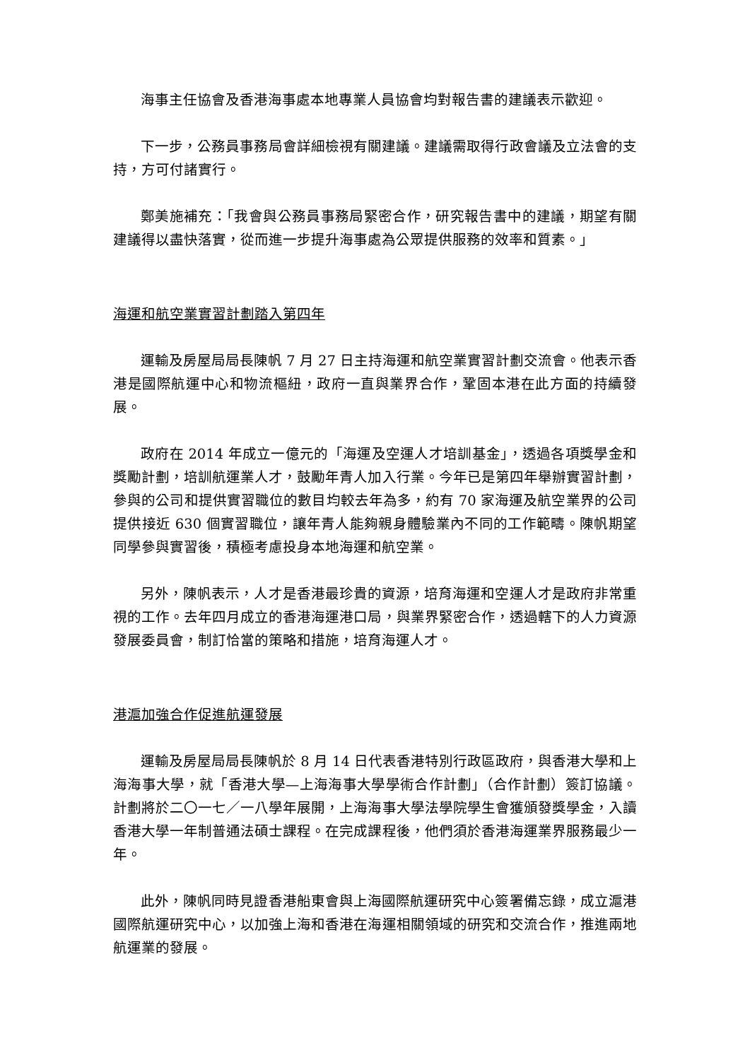海事主任協會及香港海事處本地專業人員協會均對報告書的建議表示歡迎。
下一步，公務員事務局會詳細檢視有關建議。建議需取得行政會議及立法會的支持，方可付諸實行。
鄭美施補充：「我會與公務員事務局緊密合作，研究報告書中的建議，期望有關建議得以盡快落實，從而進一步提升海事處為公眾提供服務的效率和質素。」
海運和航空業實習計劃踏入第四年
運輸及房屋局局長陳帆 7 月 27 日主持海運和航空業實習計劃交流會。他表示香港是國際航運中心和物流樞紐，政府一直與業界合作，鞏固本港在此方面的持續發展。
政府在 2014 年成立一億元的「海運及空運人才培訓基金」，透過各項獎學金和獎勵計劃，培訓航運業人才，鼓勵年青人加入行業。今年已是第四年舉辦實習計劃，參與的公司和提供實習職位的數目均較去年為多，約有 70 家海運及航空業界的公司提供接近 630 個實習職位，讓年青人能夠親身體驗業內不同的工作範疇。陳帆期望同學參與實習後，積極考慮投身本地海運和航空業。
另外，陳帆表示，人才是香港最珍貴的資源，培育海運和空運人才是政府非常重視的工作。去年四月成立的香港海運港口局，與業界緊密合作，透過轄下的人力資源發展委員會，制訂恰當的策略和措施，培育海運人才。
港滬加強合作促進航運發展
運輸及房屋局局長陳帆於 8 月 14 日代表香港特別行政區政府，與香港大學和上海海事大學，就「香港大學—上海海事大學學術合作計劃」（合作計劃）簽訂協議。計劃將於二〇一七／一八學年展開，上海海事大學法學院學生會獲頒發獎學金，入讀香港大學一年制普通法碩士課程。在完成課程後，他們須於香港海運業界服務最少一年。
此外，陳帆同時見證香港船東會與上海國際航運研究中心簽署備忘錄，成立滬港國際航運研究中心，以加強上海和香港在海運相關領域的研究和交流合作，推進兩地航運業的發展。